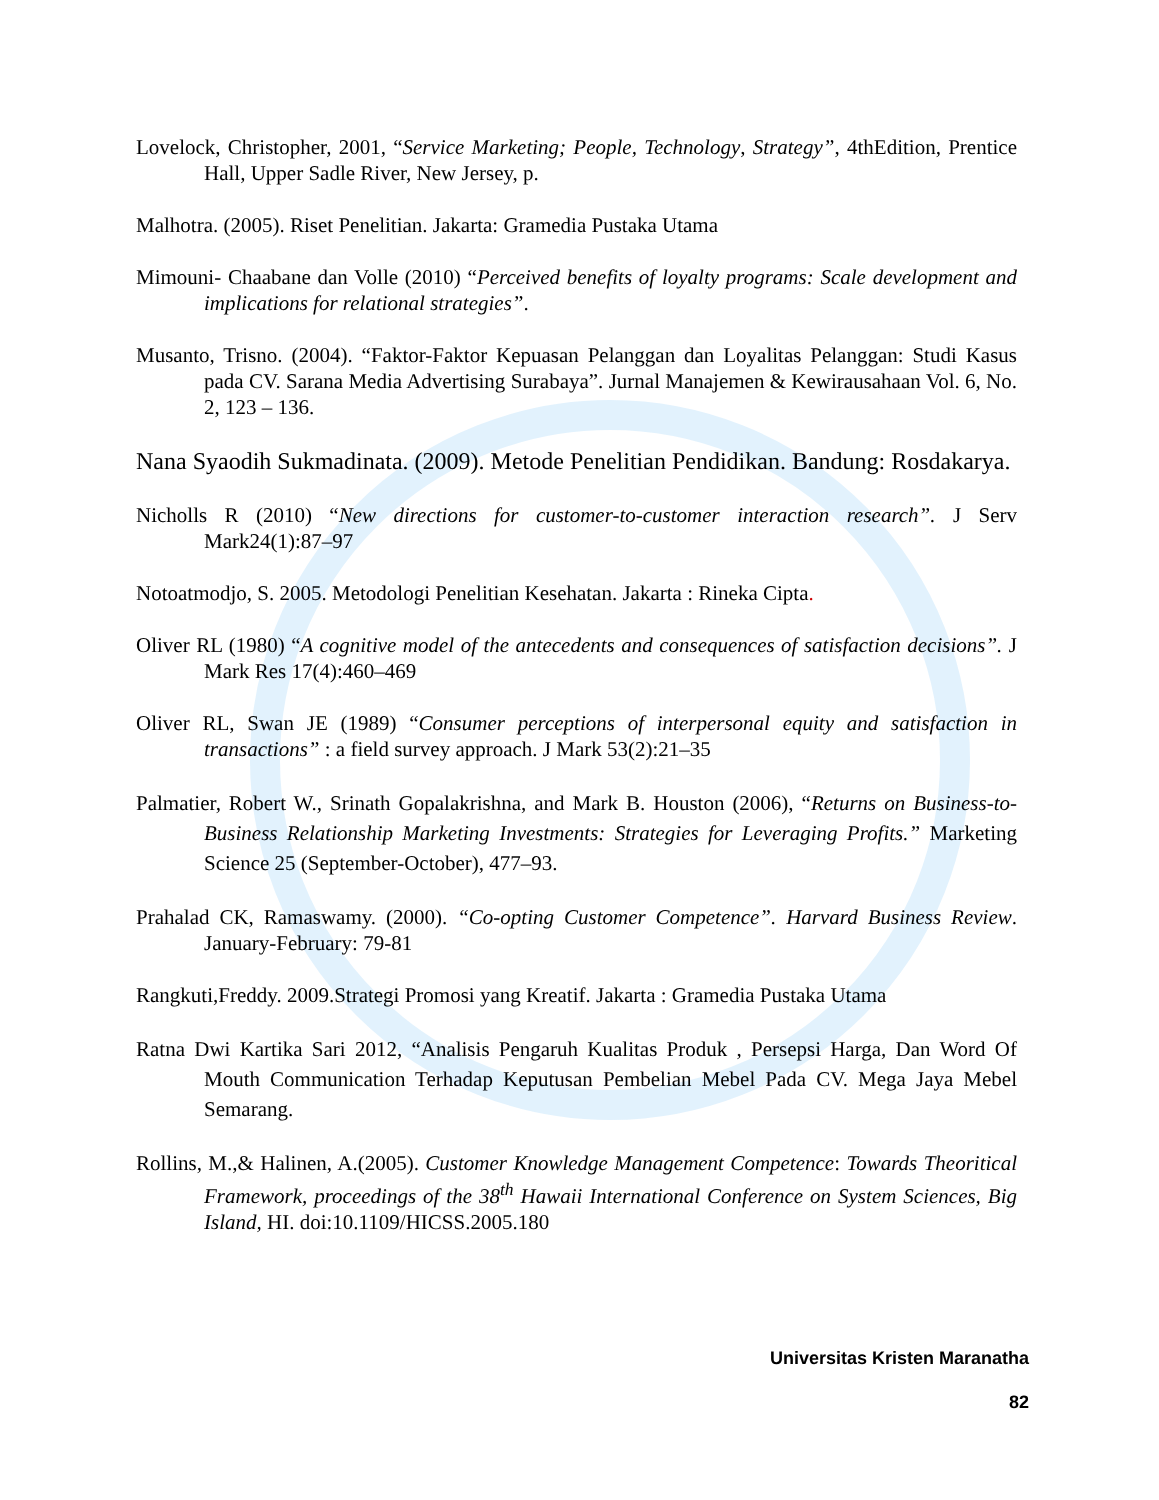Lovelock, Christopher, 2001, “Service Marketing; People, Technology, Strategy”, 4thEdition, Prentice Hall, Upper Sadle River, New Jersey, p.
Malhotra. (2005). Riset Penelitian. Jakarta: Gramedia Pustaka Utama
Mimouni- Chaabane dan Volle (2010) “Perceived benefits of loyalty programs: Scale development and implications for relational strategies”.
Musanto, Trisno. (2004). “Faktor-Faktor Kepuasan Pelanggan dan Loyalitas Pelanggan: Studi Kasus pada CV. Sarana Media Advertising Surabaya”. Jurnal Manajemen & Kewirausahaan Vol. 6, No. 2, 123 – 136.
Nana Syaodih Sukmadinata. (2009). Metode Penelitian Pendidikan. Bandung: Rosdakarya.
Nicholls R (2010) “New directions for customer-to-customer interaction research”. J Serv Mark24(1):87–97
Notoatmodjo, S. 2005. Metodologi Penelitian Kesehatan. Jakarta : Rineka Cipta.
Oliver RL (1980) “A cognitive model of the antecedents and consequences of satisfaction decisions”. J Mark Res 17(4):460–469
Oliver RL, Swan JE (1989) “Consumer perceptions of interpersonal equity and satisfaction in transactions” : a field survey approach. J Mark 53(2):21–35
Palmatier, Robert W., Srinath Gopalakrishna, and Mark B. Houston (2006), “Returns on Business-to-Business Relationship Marketing Investments: Strategies for Leveraging Profits.” Marketing Science 25 (September-October), 477–93.
Prahalad CK, Ramaswamy. (2000). “Co-opting Customer Competence”. Harvard Business Review. January-February: 79-81
Rangkuti,Freddy. 2009.Strategi Promosi yang Kreatif. Jakarta : Gramedia Pustaka Utama
Ratna Dwi Kartika Sari 2012, “Analisis Pengaruh Kualitas Produk , Persepsi Harga, Dan Word Of Mouth Communication Terhadap Keputusan Pembelian Mebel Pada CV. Mega Jaya Mebel Semarang.
Rollins, M.,& Halinen, A.(2005). Customer Knowledge Management Competence: Towards Theoritical Framework, proceedings of the 38<sup>th</sup> Hawaii International Conference on System Sciences, Big Island, HI. doi:10.1109/HICSS.2005.180
Universitas Kristen Maranatha
82